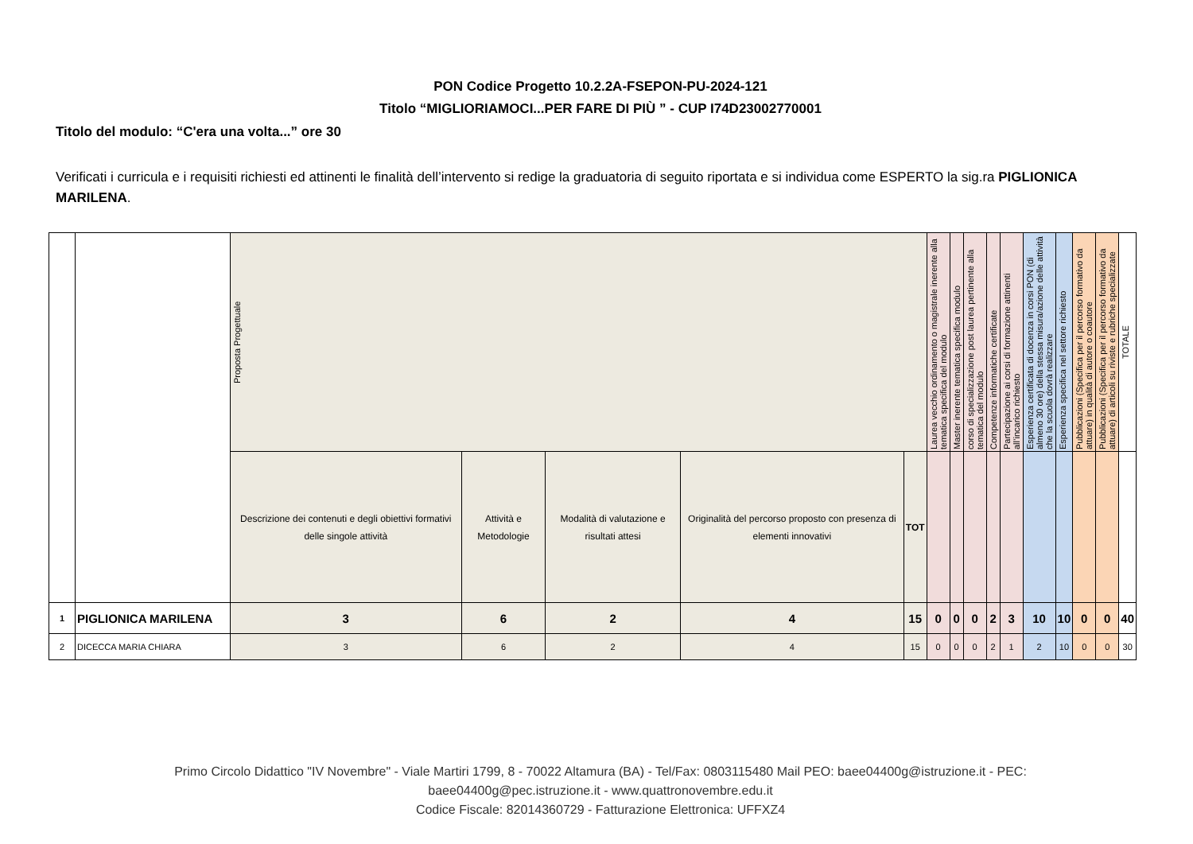PON Codice Progetto 10.2.2A-FSEPON-PU-2024-121
Titolo “MIGLIORIAMOCI...PER FARE DI PIÙ ” - CUP I74D23002770001
Titolo del modulo: “C'era una volta...” ore 30
Verificati i curricula e i requisiti richiesti ed attinenti le finalità dell’intervento si redige la graduatoria di seguito riportata e si individua come ESPERTO la sig.ra PIGLIONICA MARILENA.
| | | Proposta Progettuale | | | | | Laurea vecchio ordinamento o magistrale inerente alla tematica specifica del modulo | Master inerente tematica specifica modulo | corso di specializzazione post laurea pertinente alla tematica del modulo | Competenze informatiche certificate | Partecipazione ai corsi di formazione attinenti all’incarico richiesto | Esperienza certificata di docenza in corsi PON (di almeno 30 ore) della stessa misura/azione delle attività che la scuola dovrà realizzare | Esperienza specifica nel settore richiesto | Pubblicazioni (Specifica per il percorso formativo da attuare) in qualità di autore o coautore | Pubblicazioni (Specifica per il percorso formativo da attuare) di articoli su riviste e rubriche specializzate | TOTALE |
| | | Descrizione dei contenuti e degli obiettivi formativi delle singole attività | Attività e Metodologie | Modalità di valutazione e risultati attesi | Originalità del percorso proposto con presenza di elementi innovativi | TOT | | | | | | | | | | |
| 1 | PIGLIONICA MARILENA | 3 | 6 | 2 | 4 | 15 | 0 | 0 | 0 | 2 | 3 | 10 | 10 | 0 | 0 | 40 |
| 2 | DICECCA MARIA CHIARA | 3 | 6 | 2 | 4 | 15 | 0 | 0 | 0 | 2 | 1 | 2 | 10 | 0 | 0 | 30 |
Primo Circolo Didattico "IV Novembre" - Viale Martiri 1799, 8 - 70022 Altamura (BA) - Tel/Fax: 0803115480 Mail PEO: baee04400g@istruzione.it - PEC:
baee04400g@pec.istruzione.it - www.quattronovembre.edu.it
Codice Fiscale: 82014360729 - Fatturazione Elettronica: UFFXZ4